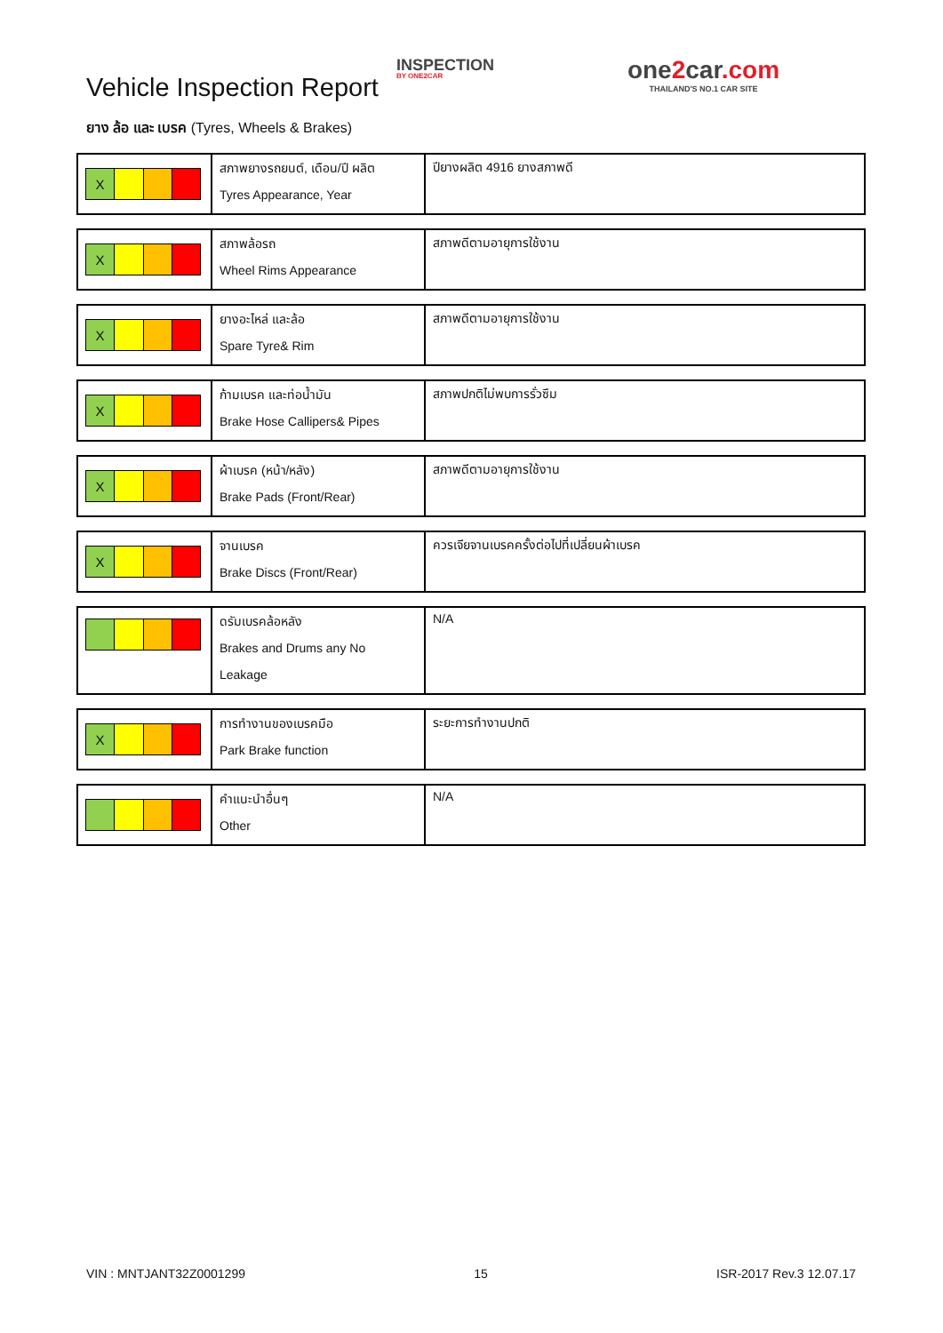Vehicle Inspection Report
INSPECTION
BY ONE2CAR
one2car.com
THAILAND'S NO.1 CAR SITE
ยาง ล้อ และ เบรค (Tyres, Wheels & Brakes)
| X | สภาพยางรถยนต์, เดือน/ปี ผลิต Tyres Appearance, Year | ปียางผลิต 4916 ยางสภาพดี |
| X | สภาพล้อรถ Wheel Rims Appearance | สภาพดีตามอายุการใช้งาน |
| X | ยางอะไหล่ และล้อ Spare Tyre& Rim | สภาพดีตามอายุการใช้งาน |
| X | ก้ามเบรค และท่อน้ำมัน Brake Hose Callipers& Pipes | สภาพปกติไม่พบการรั่วซึม |
| X | ผ้าเบรค (หน้า/หลัง) Brake Pads (Front/Rear) | สภาพดีตามอายุการใช้งาน |
| X | จานเบรค Brake Discs (Front/Rear) | ควรเจียจานเบรคครั้งต่อไปที่เปลี่ยนผ้าเบรค |
| | ดรัมเบรคล้อหลัง Brakes and Drums any No Leakage | N/A |
| X | การทำงานของเบรคมือ Park Brake function | ระยะการทำงานปกติ |
| | คำแนะนำอื่นๆ Other | N/A |
VIN : MNTJANT32Z0001299 15 ISR-2017 Rev.3 12.07.17